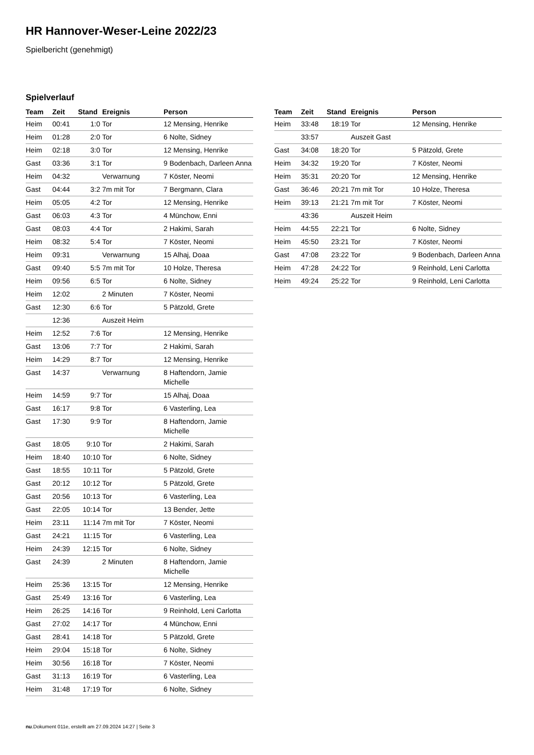HR Hannover-Weser-Leine 2022/23
Spielbericht (genehmigt)
Spielverlauf
| Team | Zeit | Stand | Ereignis | Person |
| --- | --- | --- | --- | --- |
| Heim | 00:41 | 1:0 | Tor | 12 Mensing, Henrike |
| Heim | 01:28 | 2:0 | Tor | 6 Nolte, Sidney |
| Heim | 02:18 | 3:0 | Tor | 12 Mensing, Henrike |
| Gast | 03:36 | 3:1 | Tor | 9 Bodenbach, Darleen Anna |
| Heim | 04:32 | | Verwarnung | 7 Köster, Neomi |
| Gast | 04:44 | 3:2 | 7m mit Tor | 7 Bergmann, Clara |
| Heim | 05:05 | 4:2 | Tor | 12 Mensing, Henrike |
| Gast | 06:03 | 4:3 | Tor | 4 Münchow, Enni |
| Gast | 08:03 | 4:4 | Tor | 2 Hakimi, Sarah |
| Heim | 08:32 | 5:4 | Tor | 7 Köster, Neomi |
| Heim | 09:31 | | Verwarnung | 15 Alhaj, Doaa |
| Gast | 09:40 | 5:5 | 7m mit Tor | 10 Holze, Theresa |
| Heim | 09:56 | 6:5 | Tor | 6 Nolte, Sidney |
| Heim | 12:02 | | 2 Minuten | 7 Köster, Neomi |
| Gast | 12:30 | 6:6 | Tor | 5 Pätzold, Grete |
| | 12:36 | | Auszeit Heim | |
| Heim | 12:52 | 7:6 | Tor | 12 Mensing, Henrike |
| Gast | 13:06 | 7:7 | Tor | 2 Hakimi, Sarah |
| Heim | 14:29 | 8:7 | Tor | 12 Mensing, Henrike |
| Gast | 14:37 | | Verwarnung | 8 Haftendorn, Jamie Michelle |
| Heim | 14:59 | 9:7 | Tor | 15 Alhaj, Doaa |
| Gast | 16:17 | 9:8 | Tor | 6 Vasterling, Lea |
| Gast | 17:30 | 9:9 | Tor | 8 Haftendorn, Jamie Michelle |
| Gast | 18:05 | 9:10 | Tor | 2 Hakimi, Sarah |
| Heim | 18:40 | 10:10 | Tor | 6 Nolte, Sidney |
| Gast | 18:55 | 10:11 | Tor | 5 Pätzold, Grete |
| Gast | 20:12 | 10:12 | Tor | 5 Pätzold, Grete |
| Gast | 20:56 | 10:13 | Tor | 6 Vasterling, Lea |
| Gast | 22:05 | 10:14 | Tor | 13 Bender, Jette |
| Heim | 23:11 | 11:14 | 7m mit Tor | 7 Köster, Neomi |
| Gast | 24:21 | 11:15 | Tor | 6 Vasterling, Lea |
| Heim | 24:39 | 12:15 | Tor | 6 Nolte, Sidney |
| Gast | 24:39 | | 2 Minuten | 8 Haftendorn, Jamie Michelle |
| Heim | 25:36 | 13:15 | Tor | 12 Mensing, Henrike |
| Gast | 25:49 | 13:16 | Tor | 6 Vasterling, Lea |
| Heim | 26:25 | 14:16 | Tor | 9 Reinhold, Leni Carlotta |
| Gast | 27:02 | 14:17 | Tor | 4 Münchow, Enni |
| Gast | 28:41 | 14:18 | Tor | 5 Pätzold, Grete |
| Heim | 29:04 | 15:18 | Tor | 6 Nolte, Sidney |
| Heim | 30:56 | 16:18 | Tor | 7 Köster, Neomi |
| Gast | 31:13 | 16:19 | Tor | 6 Vasterling, Lea |
| Heim | 31:48 | 17:19 | Tor | 6 Nolte, Sidney |
| Team | Zeit | Stand | Ereignis | Person |
| --- | --- | --- | --- | --- |
| Heim | 33:48 | 18:19 | Tor | 12 Mensing, Henrike |
| | 33:57 | | Auszeit Gast | |
| Gast | 34:08 | 18:20 | Tor | 5 Pätzold, Grete |
| Heim | 34:32 | 19:20 | Tor | 7 Köster, Neomi |
| Heim | 35:31 | 20:20 | Tor | 12 Mensing, Henrike |
| Gast | 36:46 | 20:21 | 7m mit Tor | 10 Holze, Theresa |
| Heim | 39:13 | 21:21 | 7m mit Tor | 7 Köster, Neomi |
| | 43:36 | | Auszeit Heim | |
| Heim | 44:55 | 22:21 | Tor | 6 Nolte, Sidney |
| Heim | 45:50 | 23:21 | Tor | 7 Köster, Neomi |
| Gast | 47:08 | 23:22 | Tor | 9 Bodenbach, Darleen Anna |
| Heim | 47:28 | 24:22 | Tor | 9 Reinhold, Leni Carlotta |
| Heim | 49:24 | 25:22 | Tor | 9 Reinhold, Leni Carlotta |
nu.Dokument 011e, erstellt am 27.09.2024 14:27 | Seite 3